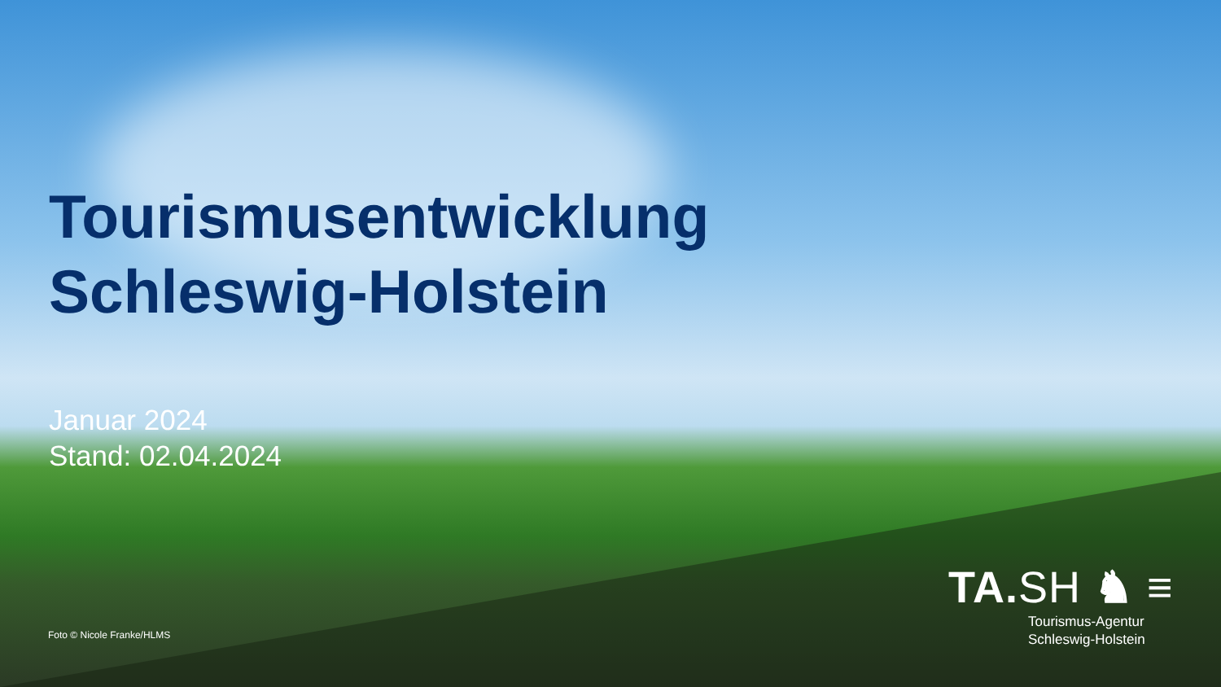Tourismusentwicklung
Schleswig-Holstein
Januar 2024
Stand: 02.04.2024
Foto © Nicole Franke/HLMS
TA.SH ♞ ≡
Tourismus-Agentur
Schleswig-Holstein